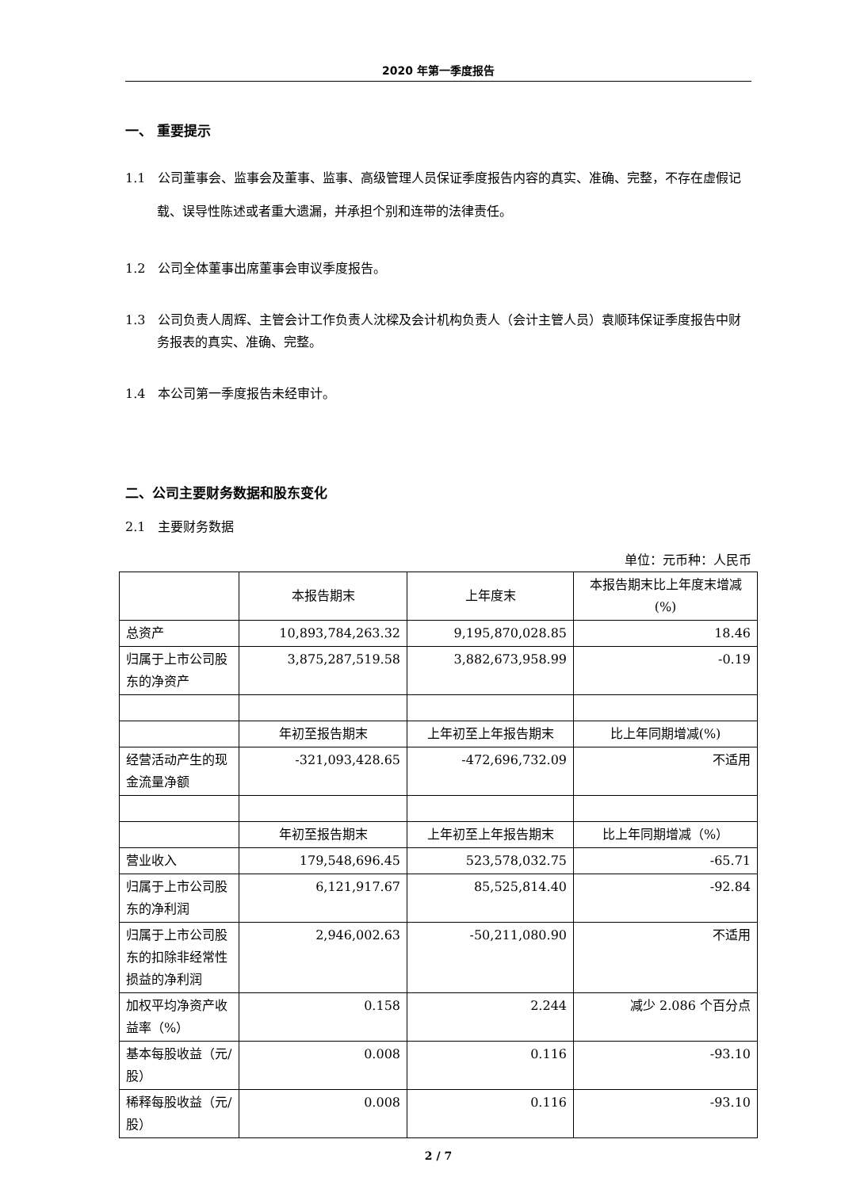2020 年第一季度报告
一、 重要提示
1.1　公司董事会、监事会及董事、监事、高级管理人员保证季度报告内容的真实、准确、完整，不存在虚假记载、误导性陈述或者重大遗漏，并承担个别和连带的法律责任。
1.2　公司全体董事出席董事会审议季度报告。
1.3　公司负责人周辉、主管会计工作负责人沈樑及会计机构负责人（会计主管人员）袁顺玮保证季度报告中财务报表的真实、准确、完整。
1.4　本公司第一季度报告未经审计。
二、公司主要财务数据和股东变化
2.1　主要财务数据
单位：元币种：人民币
| | 本报告期末 | 上年度末 | 本报告期末比上年度末增减(%) |
| 总资产 | 10,893,784,263.32 | 9,195,870,028.85 | 18.46 |
| 归属于上市公司股东的净资产 | 3,875,287,519.58 | 3,882,673,958.99 | -0.19 |
| | 年初至报告期末 | 上年初至上年报告期末 | 比上年同期增减(%) |
| 经营活动产生的现金流量净额 | -321,093,428.65 | -472,696,732.09 | 不适用 |
| | 年初至报告期末 | 上年初至上年报告期末 | 比上年同期增减（%） |
| 营业收入 | 179,548,696.45 | 523,578,032.75 | -65.71 |
| 归属于上市公司股东的净利润 | 6,121,917.67 | 85,525,814.40 | -92.84 |
| 归属于上市公司股东的扣除非经常性损益的净利润 | 2,946,002.63 | -50,211,080.90 | 不适用 |
| 加权平均净资产收益率（%） | 0.158 | 2.244 | 减少 2.086 个百分点 |
| 基本每股收益（元/股） | 0.008 | 0.116 | -93.10 |
| 稀释每股收益（元/股） | 0.008 | 0.116 | -93.10 |
2 / 7